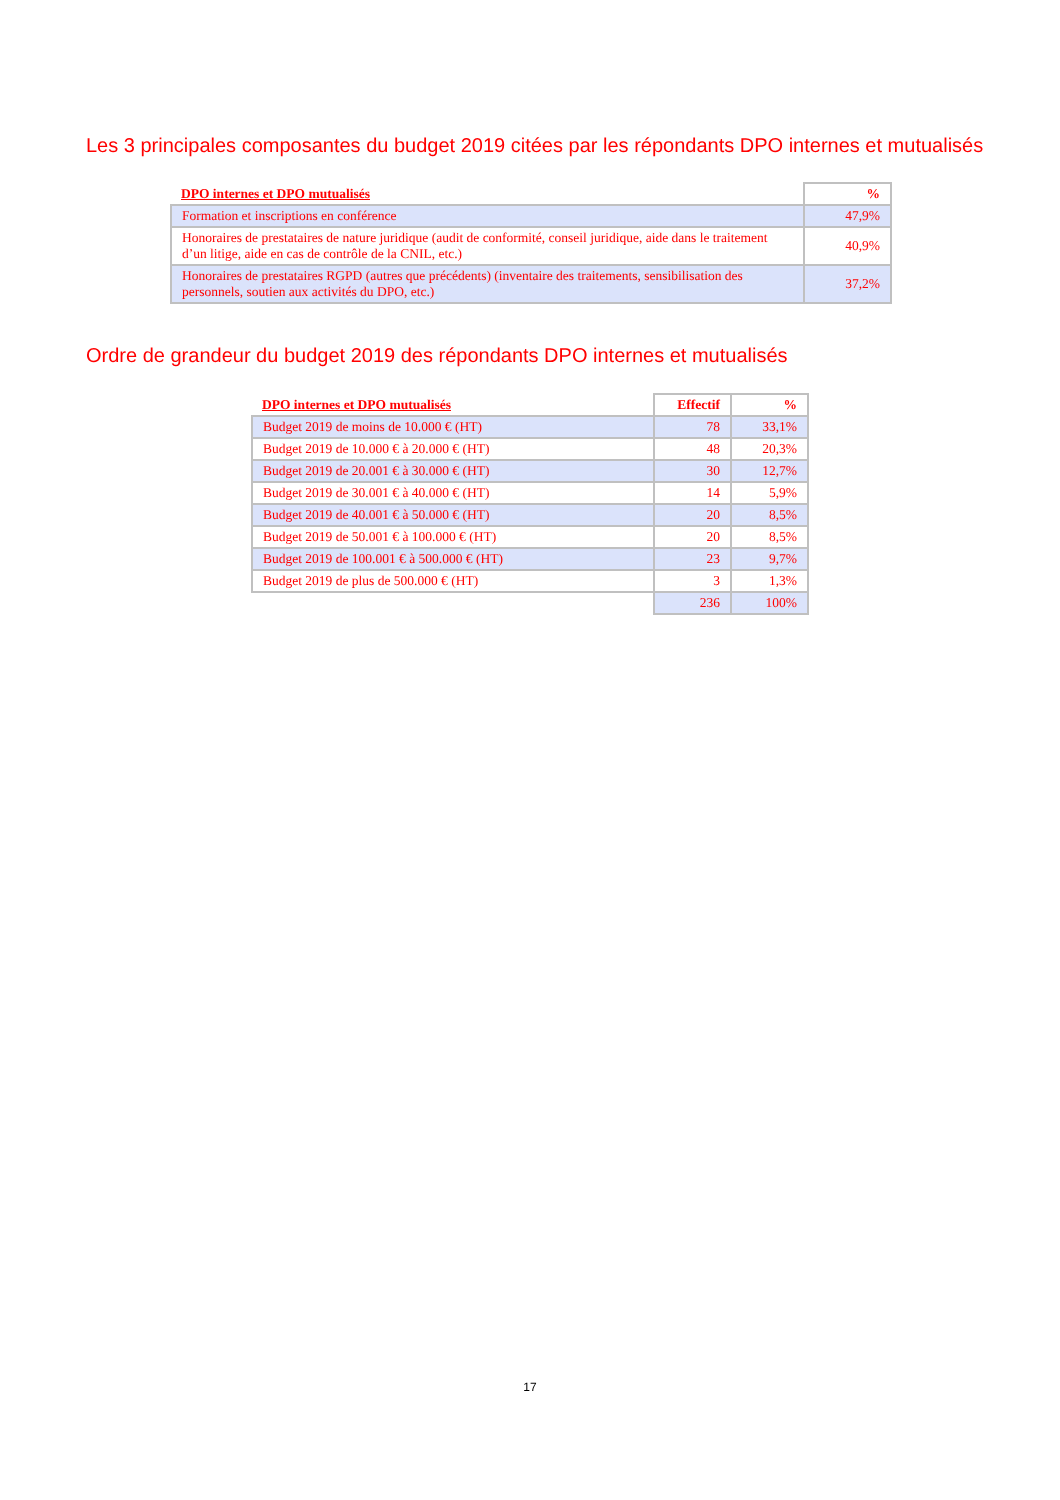Les 3 principales composantes du budget 2019 citées par les répondants DPO internes et mutualisés
| DPO internes et DPO mutualisés | % |
| --- | --- |
| Formation et inscriptions en conférence | 47,9% |
| Honoraires de prestataires de nature juridique (audit de conformité, conseil juridique, aide dans le traitement d’un litige, aide en cas de contrôle de la CNIL, etc.) | 40,9% |
| Honoraires de prestataires RGPD (autres que précédents) (inventaire des traitements, sensibilisation des personnels, soutien aux activités du DPO, etc.) | 37,2% |
Ordre de grandeur du budget 2019 des répondants DPO internes et mutualisés
| DPO internes et DPO mutualisés | Effectif | % |
| --- | --- | --- |
| Budget 2019 de moins de 10.000 € (HT) | 78 | 33,1% |
| Budget 2019 de 10.000 € à 20.000 € (HT) | 48 | 20,3% |
| Budget 2019 de 20.001 € à 30.000 € (HT) | 30 | 12,7% |
| Budget 2019 de 30.001 € à 40.000 € (HT) | 14 | 5,9% |
| Budget 2019 de 40.001 € à 50.000 € (HT) | 20 | 8,5% |
| Budget 2019 de 50.001 € à 100.000 € (HT) | 20 | 8,5% |
| Budget 2019 de 100.001 € à 500.000 € (HT) | 23 | 9,7% |
| Budget 2019 de plus de 500.000 € (HT) | 3 | 1,3% |
| | 236 | 100% |
17